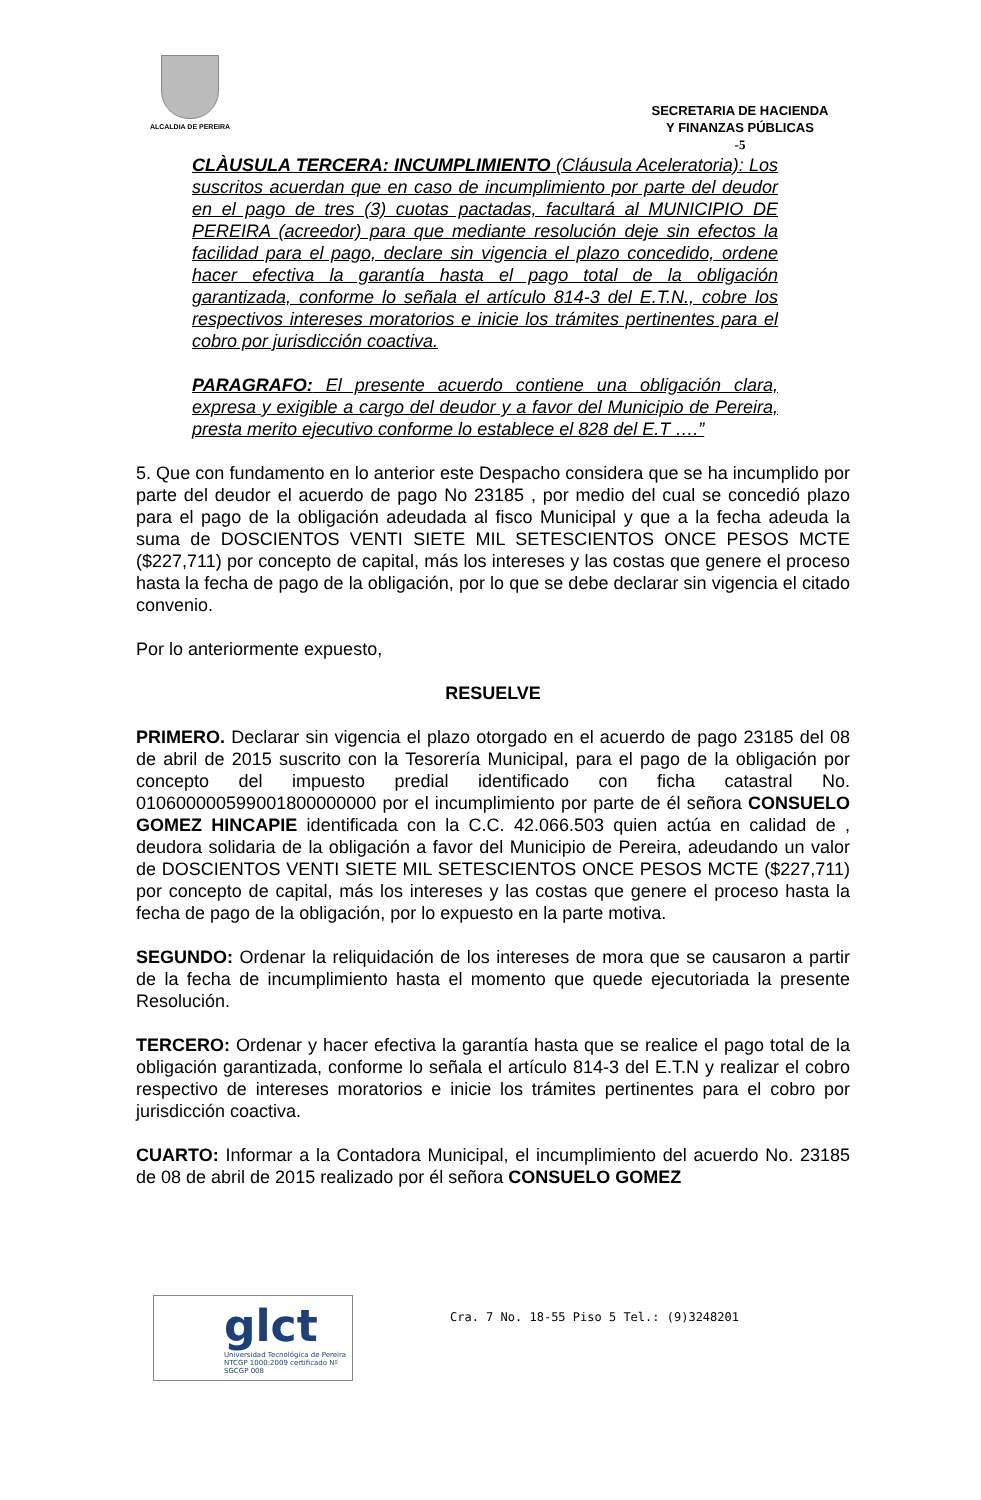ALCALDIA DE PEREIRA
SECRETARIA DE HACIENDA
Y FINANZAS PÚBLICAS
-5
CLÀUSULA TERCERA: INCUMPLIMIENTO (Cláusula Aceleratoria): Los suscritos acuerdan que en caso de incumplimiento por parte del deudor en el pago de tres (3) cuotas pactadas, facultará al MUNICIPIO DE PEREIRA (acreedor) para que mediante resolución deje sin efectos la facilidad para el pago, declare sin vigencia el plazo concedido, ordene hacer efectiva la garantía hasta el pago total de la obligación garantizada, conforme lo señala el artículo 814-3 del E.T.N., cobre los respectivos intereses moratorios e inicie los trámites pertinentes para el cobro por jurisdicción coactiva.
PARAGRAFO: El presente acuerdo contiene una obligación clara, expresa y exigible a cargo del deudor y a favor del Municipio de Pereira, presta merito ejecutivo conforme lo establece el 828 del E.T ….”
5. Que con fundamento en lo anterior este Despacho considera que se ha incumplido por parte del deudor el acuerdo de pago No 23185 , por medio del cual se concedió plazo para el pago de la obligación adeudada al fisco Municipal y que a la fecha adeuda la suma de DOSCIENTOS VENTI SIETE MIL SETESCIENTOS ONCE PESOS MCTE ($227,711) por concepto de capital, más los intereses y las costas que genere el proceso hasta la fecha de pago de la obligación, por lo que se debe declarar sin vigencia el citado convenio.
Por lo anteriormente expuesto,
RESUELVE
PRIMERO. Declarar sin vigencia el plazo otorgado en el acuerdo de pago 23185 del 08 de abril de 2015 suscrito con la Tesorería Municipal, para el pago de la obligación por concepto del impuesto predial identificado con ficha catastral No. 010600000599001800000000 por el incumplimiento por parte de él señora CONSUELO GOMEZ HINCAPIE identificada con la C.C. 42.066.503 quien actúa en calidad de , deudora solidaria de la obligación a favor del Municipio de Pereira, adeudando un valor de DOSCIENTOS VENTI SIETE MIL SETESCIENTOS ONCE PESOS MCTE ($227,711) por concepto de capital, más los intereses y las costas que genere el proceso hasta la fecha de pago de la obligación, por lo expuesto en la parte motiva.
SEGUNDO: Ordenar la reliquidación de los intereses de mora que se causaron a partir de la fecha de incumplimiento hasta el momento que quede ejecutoriada la presente Resolución.
TERCERO: Ordenar y hacer efectiva la garantía hasta que se realice el pago total de la obligación garantizada, conforme lo señala el artículo 814-3 del E.T.N y realizar el cobro respectivo de intereses moratorios e inicie los trámites pertinentes para el cobro por jurisdicción coactiva.
CUARTO: Informar a la Contadora Municipal, el incumplimiento del acuerdo No. 23185 de 08 de abril de 2015 realizado por él señora CONSUELO GOMEZ
glct
Universidad Tecnológica de Pereira
NTCGP 1000:2009 certificado Nº SGCGP 008
Cra. 7 No. 18-55 Piso 5 Tel.: (9)3248201